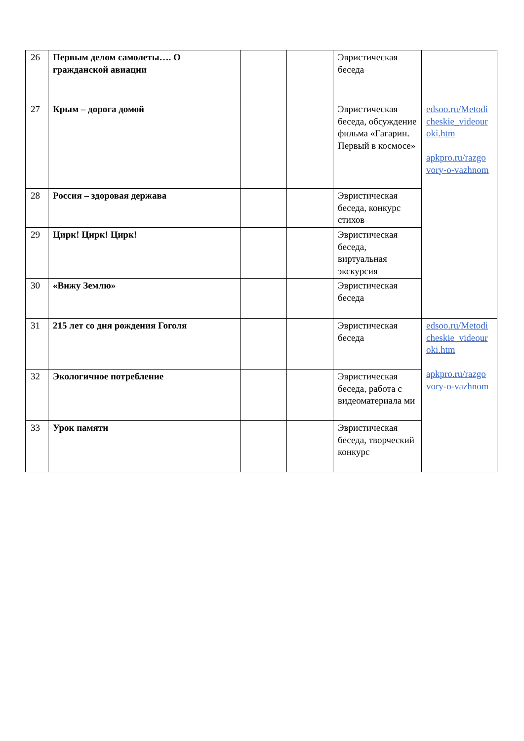| 26 | Первым делом самолеты…. О гражданской авиации | | | Эвристическая беседа | |
| 27 | Крым – дорога домой | | | Эвристическая беседа, обсуждение фильма «Гагарин. Первый в космосе» | edsoo.ru/Metodi cheskie_videour oki.htm apkpro.ru/razgo vory-o-vazhnom |
| 28 | Россия – здоровая держава | | | Эвристическая беседа, конкурс стихов | |
| 29 | Цирк! Цирк! Цирк! | | | Эвристическая беседа, виртуальная экскурсия | |
| 30 | «Вижу Землю» | | | Эвристическая беседа | |
| 31 | 215 лет со дня рождения Гоголя | | | Эвристическая беседа | edsoo.ru/Metodi cheskie_videour oki.htm apkpro.ru/razgo vory-o-vazhnom |
| 32 | Экологичное потребление | | | Эвристическая беседа, работа с видеоматериала ми | |
| 33 | Урок памяти | | | Эвристическая беседа, творческий конкурс | |